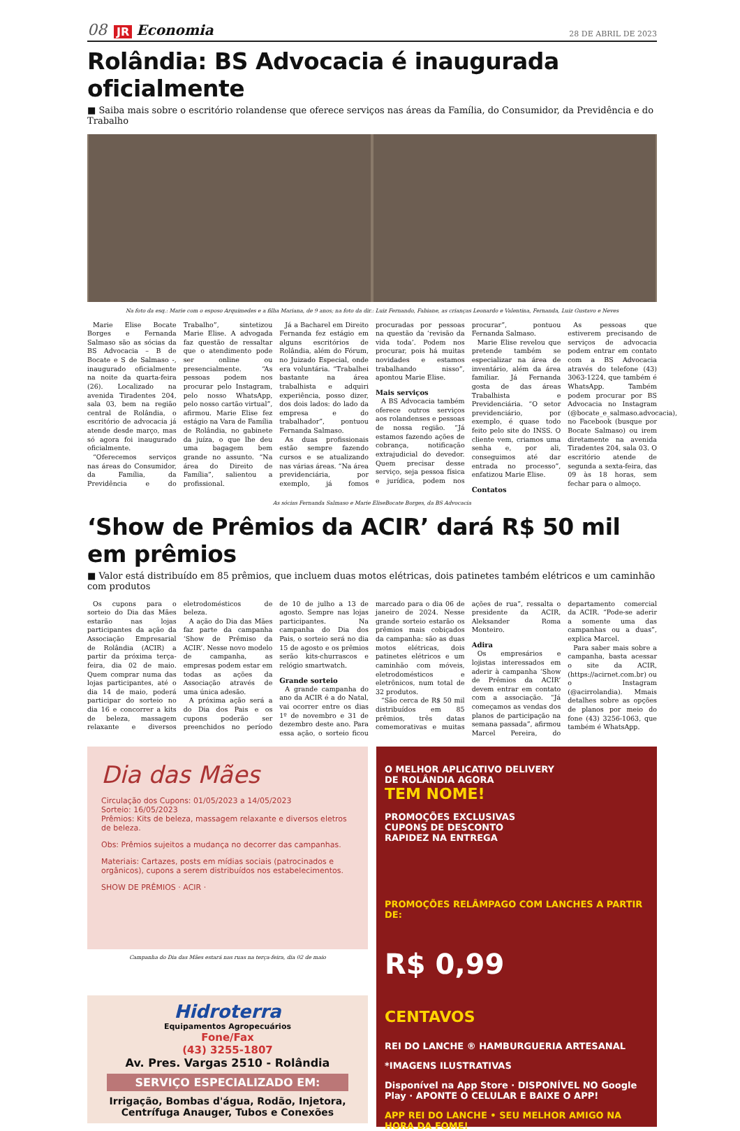08 JR Economia 28 DE ABRIL DE 2023
Rolândia: BS Advocacia é inaugurada oficialmente
■ Saiba mais sobre o escritório rolandense que oferece serviços nas áreas da Família, do Consumidor, da Previdência e do Trabalho
Na foto da esq.: Marie com o esposo Arquimedes e a filha Mariana, de 9 anos; na foto da dir.: Luiz Fernando, Fabiane, as crianças Leonardo e Valentina, Fernanda, Luiz Gustavo e Neves
Marie Elise Bocate Borges e Fernanda Salmaso são as sócias da BS Advocacia – B de Bocate e S de Salmaso -, inaugurado oficialmente na noite da quarta-feira (26). Localizado na avenida Tiradentes 204, sala 03, bem na região central de Rolândia, o escritório de advocacia já atende desde março, mas só agora foi inaugurado oficialmente.
“Oferecemos serviços nas áreas do Consumidor, da Família, da Previdência e do Trabalho”, sintetizou Marie Elise. A advogada faz questão de ressaltar que o atendimento pode ser online ou presencialmente. “As pessoas podem nos procurar pelo Instagram, pelo nosso WhatsApp, pelo nosso cartão virtual”, afirmou. Marie Elise fez estágio na Vara de Família de Rolândia, no gabinete da juíza, o que lhe deu uma bagagem bem grande no assunto. “Na área do Direito de Família”, salientou a profissional.
Já a Bacharel em Direito Fernanda fez estágio em alguns escritórios de Rolândia, além do Fórum, no Juizado Especial, onde era voluntária. “Trabalhei bastante na área trabalhista e adquiri experiência, posso dizer, dos dois lados: do lado da empresa e do trabalhador”, pontuou Fernanda Salmaso.
As duas profissionais estão sempre fazendo cursos e se atualizando nas várias áreas. “Na área previdenciária, por exemplo, já fomos procuradas por pessoas na questão da ‘revisão da vida toda’. Podem nos procurar, pois há muitas novidades e estamos trabalhando nisso”, apontou Marie Elise.
Mais serviços
A BS Advocacia também oferece outros serviços aos rolandenses e pessoas de nossa região. “Já estamos fazendo ações de cobrança, notificação extrajudicial do devedor. Quem precisar desse serviço, seja pessoa física e jurídica, podem nos procurar”, pontuou Fernanda Salmaso.
Marie Elise revelou que pretende também se especializar na área de inventário, além da área familiar. Já Fernanda gosta de das áreas Trabalhista e Previdenciária. “O setor previdenciário, por exemplo, é quase todo feito pelo site do INSS. O cliente vem, criamos uma senha e, por ali, conseguimos até dar entrada no processo”, enfatizou Marie Elise.
Contatos
As pessoas que estiverem precisando de serviços de advocacia podem entrar em contato com a BS Advocacia através do telefone (43) 3063-1224, que também é WhatsApp. Também podem procurar por BS Advocacia no Instagram (@bocate_e_salmaso.advocacia), no Facebook (busque por Bocate Salmaso) ou irem diretamente na avenida Tiradentes 204, sala 03. O escritório atende de segunda a sexta-feira, das 09 às 18 horas, sem fechar para o almoço.
As sócias Fernanda Salmaso e Marie EliseBocate Borges, da BS Advocacia
‘Show de Prêmios da ACIR’ dará R$ 50 mil em prêmios
■ Valor está distribuído em 85 prêmios, que incluem duas motos elétricas, dois patinetes também elétricos e um caminhão com produtos
Os cupons para o sorteio do Dia das Mães estarão nas lojas participantes da ação da Associação Empresarial de Rolândia (ACIR) a partir da próxima terça-feira, dia 02 de maio. Quem comprar numa das lojas participantes, até o dia 14 de maio, poderá participar do sorteio no dia 16 e concorrer a kits de beleza, massagem relaxante e diversos eletrodomésticos de beleza.
A ação do Dia das Mães faz parte da campanha ‘Show de Prêmiso da ACIR’. Nesse novo modelo de campanha, as empresas podem estar em todas as ações da Associação através de uma única adesão.
A próxima ação será a do Dia dos Pais e os cupons poderão ser preenchidos no período de 10 de julho a 13 de agosto. Sempre nas lojas participantes. Na campanha do Dia dos Pais, o sorteio será no dia 15 de agosto e os prêmios serão kits-churrascos e relógio smartwatch.
Grande sorteio
A grande campanha do ano da ACIR é a do Natal, vai ocorrer entre os dias 1º de novembro e 31 de dezembro deste ano. Para essa ação, o sorteio ficou marcado para o dia 06 de janeiro de 2024. Nesse grande sorteio estarão os prêmios mais cobiçados da campanha: são as duas motos elétricas, dois patinetes elétricos e um caminhão com móveis, eletrodomésticos e eletrônicos, num total de 32 produtos.
“São cerca de R$ 50 mil distribuídos em 85 prêmios, três datas comemorativas e muitas ações de rua”, ressalta o presidente da ACIR, Aleksander Roma Monteiro.
Adira
Os empresários e lojistas interessados em aderir à campanha ‘Show de Prêmios da ACIR’ devem entrar em contato com a associação. “Já começamos as vendas dos planos de participação na semana passada”, afirmou Marcel Pereira, do departamento comercial da ACIR. “Pode-se aderir a somente uma das campanhas ou a duas”, explica Marcel.
Para saber mais sobre a campanha, basta acessar o site da ACIR, (https://acirnet.com.br) ou o Instagram (@acirrolandia). Mmais detalhes sobre as opções de planos por meio do fone (43) 3256-1063, que também é WhatsApp.
Dia das Mães
Circulação dos Cupons: 01/05/2023 a 14/05/2023
Sorteio: 16/05/2023
Prêmios: Kits de beleza, massagem relaxante e diversos eletros de beleza.
Obs: Prêmios sujeitos a mudança no decorrer das campanhas.
Materiais: Cartazes, posts em mídias sociais (patrocinados e orgânicos), cupons a serem distribuídos nos estabelecimentos.
SHOW DE PRÊMIOS · ACIR ·
Campanha do Dia das Mães estará nas ruas na terça-feira, dia 02 de maio
Hidroterra
Equipamentos Agropecuários
Fone/Fax
(43) 3255-1807
Av. Pres. Vargas 2510 - Rolândia
SERVIÇO ESPECIALIZADO EM:
Irrigação, Bombas d'água, Rodão, Injetora, Centrífuga Anauger, Tubos e Conexões
O MELHOR APLICATIVO DELIVERY
DE ROLÂNDIA AGORA
TEM NOME!
PROMOÇÕES EXCLUSIVAS
CUPONS DE DESCONTO
RAPIDEZ NA ENTREGA
PROMOÇÕES RELÂMPAGO COM LANCHES A PARTIR DE:
R$ 0,99
CENTAVOS
REI DO LANCHE ® HAMBURGUERIA ARTESANAL
*IMAGENS ILUSTRATIVAS
Disponível na App Store · DISPONÍVEL NO Google Play · APONTE O CELULAR E BAIXE O APP!
APP REI DO LANCHE • SEU MELHOR AMIGO NA HORA DA FOME!